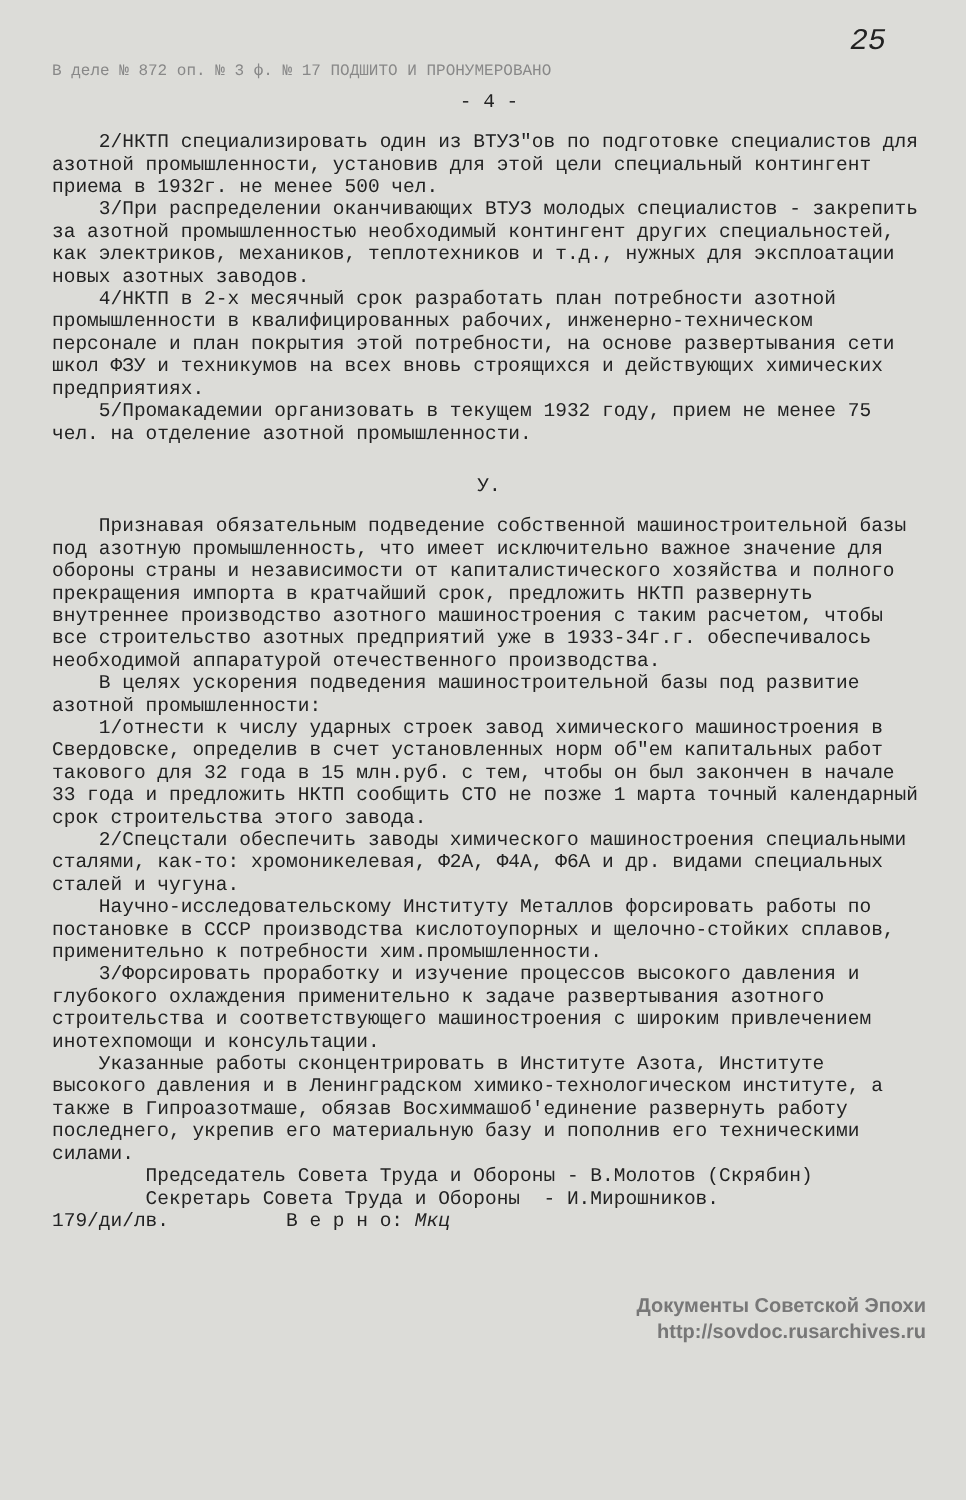25
В деле № 872 оп. № 3 ф. № 17 ПОДШИТО И ПРОНУМЕРОВАНО
- 4 -
2/НКТП специализировать один из ВТУЗ"ов по подготовке специалистов для азотной промышленности, установив для этой цели специальный контингент приема в 1932г. не менее 500 чел.
3/При распределении оканчивающих ВТУЗ молодых специалистов - закрепить за азотной промышленностью необходимый контингент других специальностей, как электриков, механиков, теплотехников и т.д., нужных для эксплоатации новых азотных заводов.
4/НКТП в 2-х месячный срок разработать план потребности азотной промышленности в квалифицированных рабочих, инженерно-техническом персонале и план покрытия этой потребности, на основе развертывания сети школ ФЗУ и техникумов на всех вновь строящихся и действующих химических предприятиях.
5/Промакадемии организовать в текущем 1932 году, прием не менее 75 чел. на отделение азотной промышленности.
У.
Признавая обязательным подведение собственной машиностроительной базы под азотную промышленность, что имеет исключительно важное значение для обороны страны и независимости от капиталистического хозяйства и полного прекращения импорта в кратчайший срок, предложить НКТП развернуть внутреннее производство азотного машиностроения с таким расчетом, чтобы все строительство азотных предприятий уже в 1933-34г.г. обеспечивалось необходимой аппаратурой отечественного производства.
В целях ускорения подведения машиностроительной базы под развитие азотной промышленности:
1/отнести к числу ударных строек завод химического машиностроения в Свердовске, определив в счет установленных норм об"ем капитальных работ такового для 32 года в 15 млн.руб. с тем, чтобы он был закончен в начале 33 года и предложить НКТП сообщить СТО не позже 1 марта точный календарный срок строительства этого завода.
2/Спецстали обеспечить заводы химического машиностроения специальными сталями, как-то: хромоникелевая, Ф2А, Ф4А, Ф6А и др. видами специальных сталей и чугуна.
Научно-исследовательскому Институту Металлов форсировать работы по постановке в СССР производства кислотоупорных и щелочно-стойких сплавов, применительно к потребности хим.промышленности.
3/Форсировать проработку и изучение процессов высокого давления и глубокого охлаждения применительно к задаче развертывания азотного строительства и соответствующего машиностроения с широким привлечением инотехпомощи и консультации.
Указанные работы сконцентрировать в Институте Азота, Институте высокого давления и в Ленинградском химико-технологическом институте, а также в Гипроазотмаше, обязав Восхиммашоб'единение развернуть работу последнего, укрепив его материальную базу и пополнив его техническими силами.
Председатель Совета Труда и Обороны - В.Молотов (Скрябин)
Секретарь Совета Труда и Обороны - И.Мирошников.
179/ди/лв. В е р н о: Мкц
Документы Советской Эпохи
http://sovdoc.rusarchives.ru